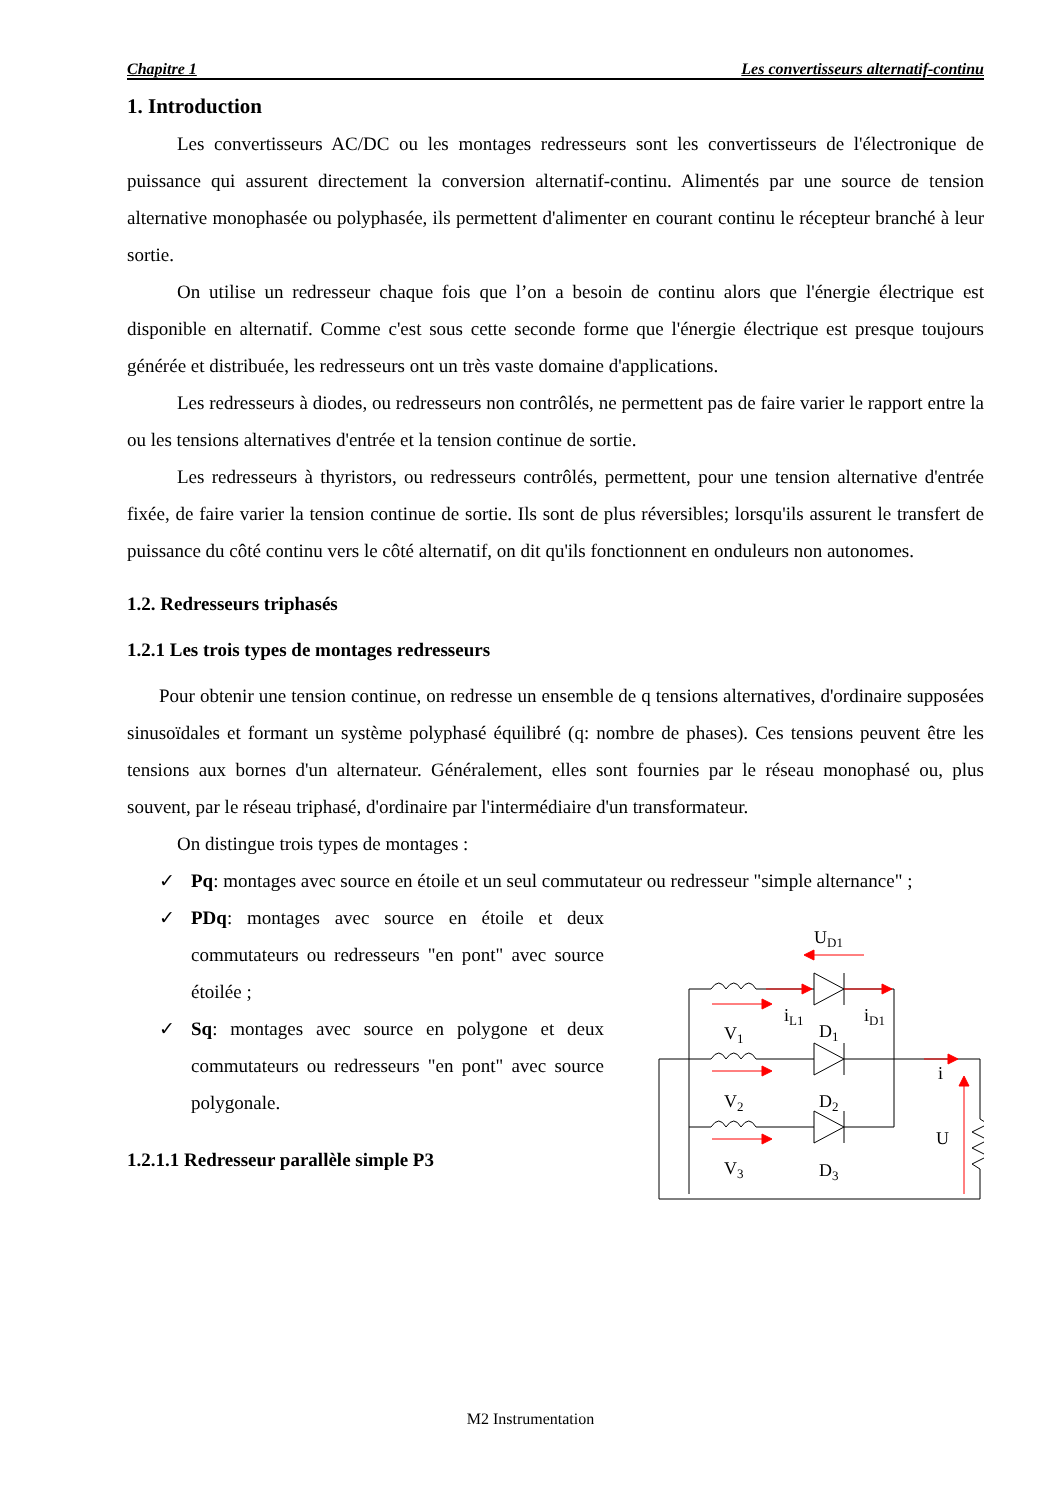Chapitre 1 Les convertisseurs alternatif-continu
1. Introduction
Les convertisseurs AC/DC ou les montages redresseurs sont les convertisseurs de l'électronique de puissance qui assurent directement la conversion alternatif-continu. Alimentés par une source de tension alternative monophasée ou polyphasée, ils permettent d'alimenter en courant continu le récepteur branché à leur sortie.
On utilise un redresseur chaque fois que l’on a besoin de continu alors que l'énergie électrique est disponible en alternatif. Comme c'est sous cette seconde forme que l'énergie électrique est presque toujours générée et distribuée, les redresseurs ont un très vaste domaine d'applications.
Les redresseurs à diodes, ou redresseurs non contrôlés, ne permettent pas de faire varier le rapport entre la ou les tensions alternatives d'entrée et la tension continue de sortie.
Les redresseurs à thyristors, ou redresseurs contrôlés, permettent, pour une tension alternative d'entrée fixée, de faire varier la tension continue de sortie. Ils sont de plus réversibles; lorsqu'ils assurent le transfert de puissance du côté continu vers le côté alternatif, on dit qu'ils fonctionnent en onduleurs non autonomes.
1.2. Redresseurs triphasés
1.2.1 Les trois types de montages redresseurs
Pour obtenir une tension continue, on redresse un ensemble de q tensions alternatives, d'ordinaire supposées sinusoïdales et formant un système polyphasé équilibré (q: nombre de phases). Ces tensions peuvent être les tensions aux bornes d'un alternateur. Généralement, elles sont fournies par le réseau monophasé ou, plus souvent, par le réseau triphasé, d'ordinaire par l'intermédiaire d'un transformateur.
On distingue trois types de montages :
✓ Pq: montages avec source en étoile et un seul commutateur ou redresseur "simple alternance" ;
✓ PDq: montages avec source en étoile et deux commutateurs ou redresseurs "en pont" avec source étoilée ;
✓ Sq: montages avec source en polygone et deux commutateurs ou redresseurs "en pont" avec source polygonale.
1.2.1.1 Redresseur parallèle simple P3
UD1
iL1
iD1
V1
D1
V2
D2
V3
D3
i
U
M2 Instrumentation